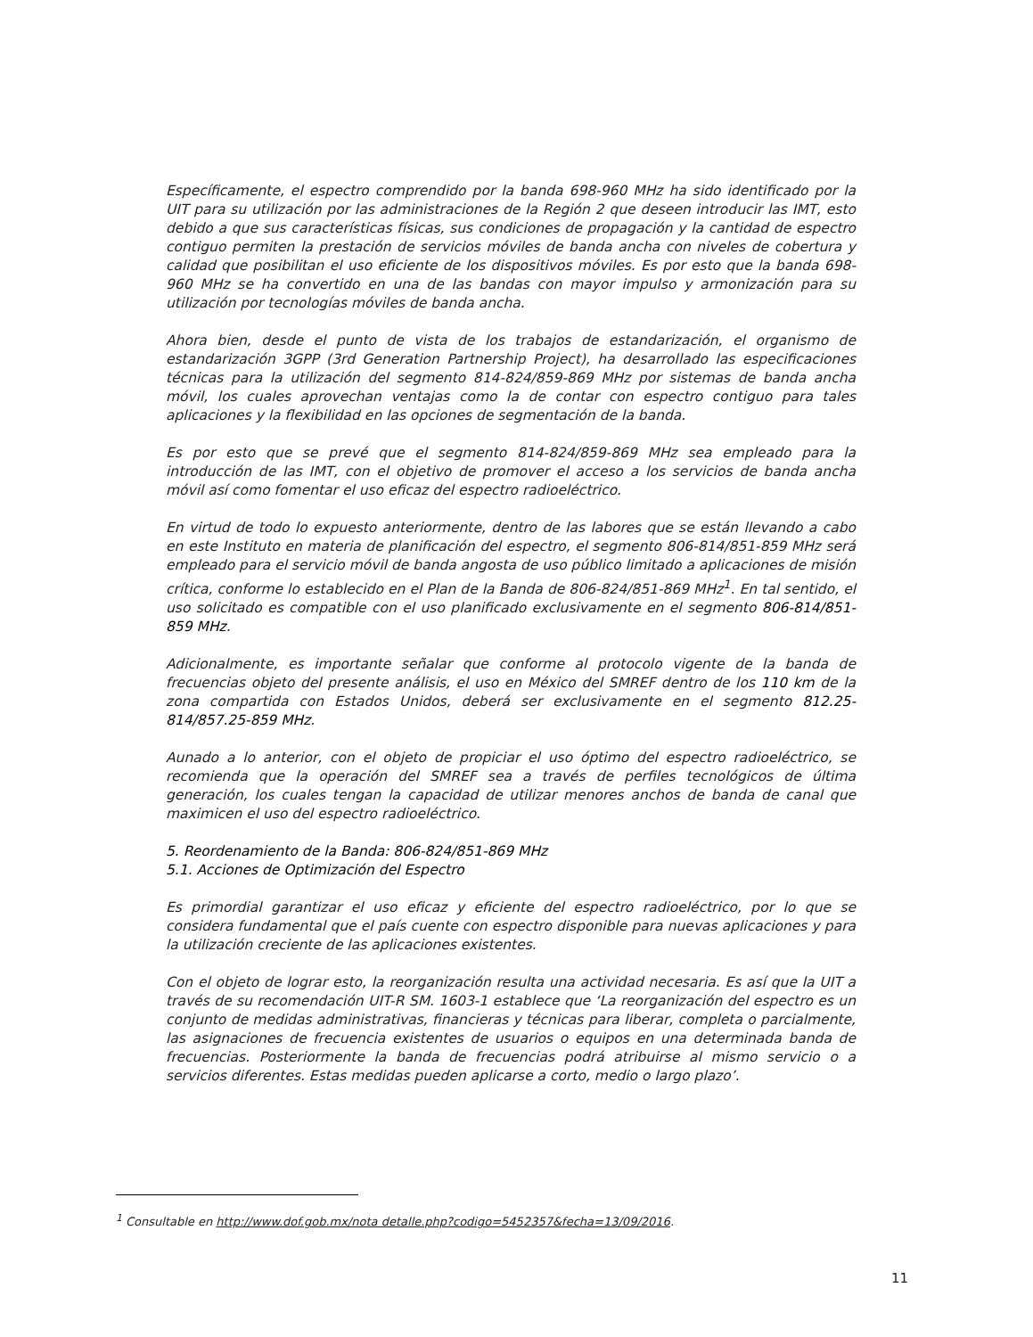Específicamente, el espectro comprendido por la banda 698-960 MHz ha sido identificado por la UIT para su utilización por las administraciones de la Región 2 que deseen introducir las IMT, esto debido a que sus características físicas, sus condiciones de propagación y la cantidad de espectro contiguo permiten la prestación de servicios móviles de banda ancha con niveles de cobertura y calidad que posibilitan el uso eficiente de los dispositivos móviles. Es por esto que la banda 698-960 MHz se ha convertido en una de las bandas con mayor impulso y armonización para su utilización por tecnologías móviles de banda ancha.
Ahora bien, desde el punto de vista de los trabajos de estandarización, el organismo de estandarización 3GPP (3rd Generation Partnership Project), ha desarrollado las especificaciones técnicas para la utilización del segmento 814-824/859-869 MHz por sistemas de banda ancha móvil, los cuales aprovechan ventajas como la de contar con espectro contiguo para tales aplicaciones y la flexibilidad en las opciones de segmentación de la banda.
Es por esto que se prevé que el segmento 814-824/859-869 MHz sea empleado para la introducción de las IMT, con el objetivo de promover el acceso a los servicios de banda ancha móvil así como fomentar el uso eficaz del espectro radioeléctrico.
En virtud de todo lo expuesto anteriormente, dentro de las labores que se están llevando a cabo en este Instituto en materia de planificación del espectro, el segmento 806-814/851-859 MHz será empleado para el servicio móvil de banda angosta de uso público limitado a aplicaciones de misión crítica, conforme lo establecido en el Plan de la Banda de 806-824/851-869 MHz<sup>1</sup>. En tal sentido, el uso solicitado es compatible con el uso planificado exclusivamente en el segmento 806-814/851-859 MHz.
Adicionalmente, es importante señalar que conforme al protocolo vigente de la banda de frecuencias objeto del presente análisis, el uso en México del SMREF dentro de los 110 km de la zona compartida con Estados Unidos, deberá ser exclusivamente en el segmento 812.25-814/857.25-859 MHz.
Aunado a lo anterior, con el objeto de propiciar el uso óptimo del espectro radioeléctrico, se recomienda que la operación del SMREF sea a través de perfiles tecnológicos de última generación, los cuales tengan la capacidad de utilizar menores anchos de banda de canal que maximicen el uso del espectro radioeléctrico.
5. Reordenamiento de la Banda: 806-824/851-869 MHz
5.1. Acciones de Optimización del Espectro
Es primordial garantizar el uso eficaz y eficiente del espectro radioeléctrico, por lo que se considera fundamental que el país cuente con espectro disponible para nuevas aplicaciones y para la utilización creciente de las aplicaciones existentes.
Con el objeto de lograr esto, la reorganización resulta una actividad necesaria. Es así que la UIT a través de su recomendación UIT-R SM. 1603-1 establece que ‘La reorganización del espectro es un conjunto de medidas administrativas, financieras y técnicas para liberar, completa o parcialmente, las asignaciones de frecuencia existentes de usuarios o equipos en una determinada banda de frecuencias. Posteriormente la banda de frecuencias podrá atribuirse al mismo servicio o a servicios diferentes. Estas medidas pueden aplicarse a corto, medio o largo plazo’.
<sup>1</sup> Consultable en http://www.dof.gob.mx/nota detalle.php?codigo=5452357&fecha=13/09/2016.
11